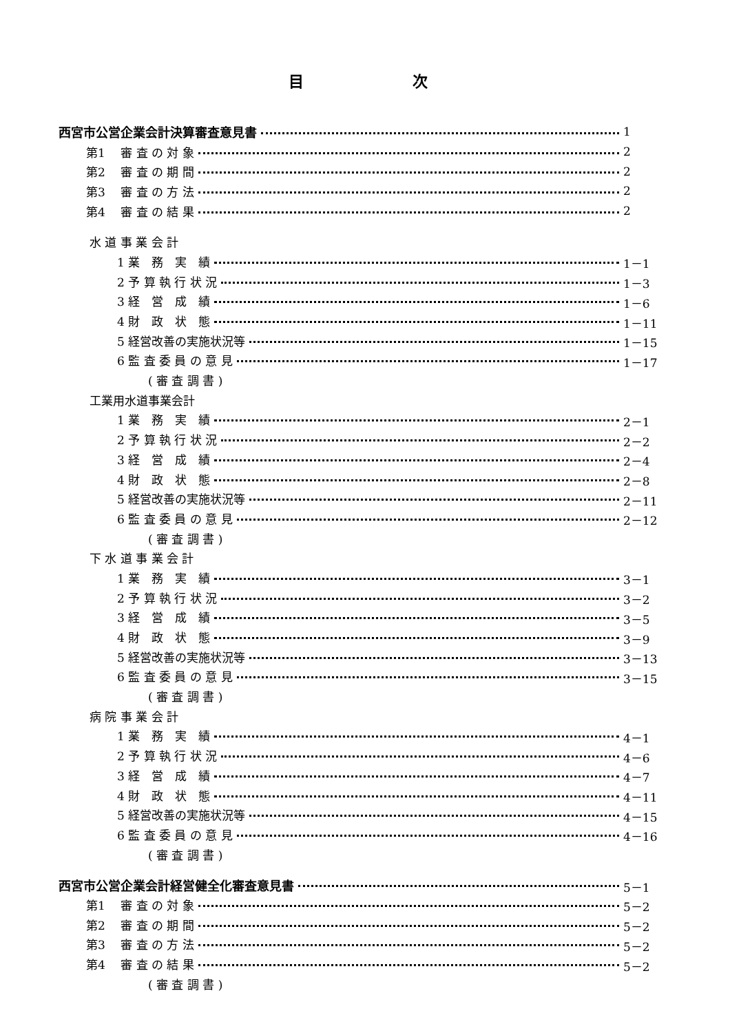目 次
西宮市公営企業会計決算審査意見書 1
第1　 審 査 の 対 象 2
第2　 審 査 の 期 間 2
第3　 審 査 の 方 法 2
第4　 審 査 の 結 果 2
水 道 事 業 会 計
1 業　務　実　績 1－1
2 予 算 執 行 状 況 1－3
3 経　営　成　績 1－6
4 財　政　状　態 1－11
5 経営改善の実施状況等 1－15
6 監 査 委 員 の 意 見 1－17
( 審 査 調 書 )
工業用水道事業会計
1 業　務　実　績 2－1
2 予 算 執 行 状 況 2－2
3 経　営　成　績 2－4
4 財　政　状　態 2－8
5 経営改善の実施状況等 2－11
6 監 査 委 員 の 意 見 2－12
( 審 査 調 書 )
下 水 道 事 業 会 計
1 業　務　実　績 3－1
2 予 算 執 行 状 況 3－2
3 経　営　成　績 3－5
4 財　政　状　態 3－9
5 経営改善の実施状況等 3－13
6 監 査 委 員 の 意 見 3－15
( 審 査 調 書 )
病 院 事 業 会 計
1 業　務　実　績 4－1
2 予 算 執 行 状 況 4－6
3 経　営　成　績 4－7
4 財　政　状　態 4－11
5 経営改善の実施状況等 4－15
6 監 査 委 員 の 意 見 4－16
( 審 査 調 書 )
西宮市公営企業会計経営健全化審査意見書 5－1
第1　 審 査 の 対 象 5－2
第2　 審 査 の 期 間 5－2
第3　 審 査 の 方 法 5－2
第4　 審 査 の 結 果 5－2
( 審 査 調 書 )